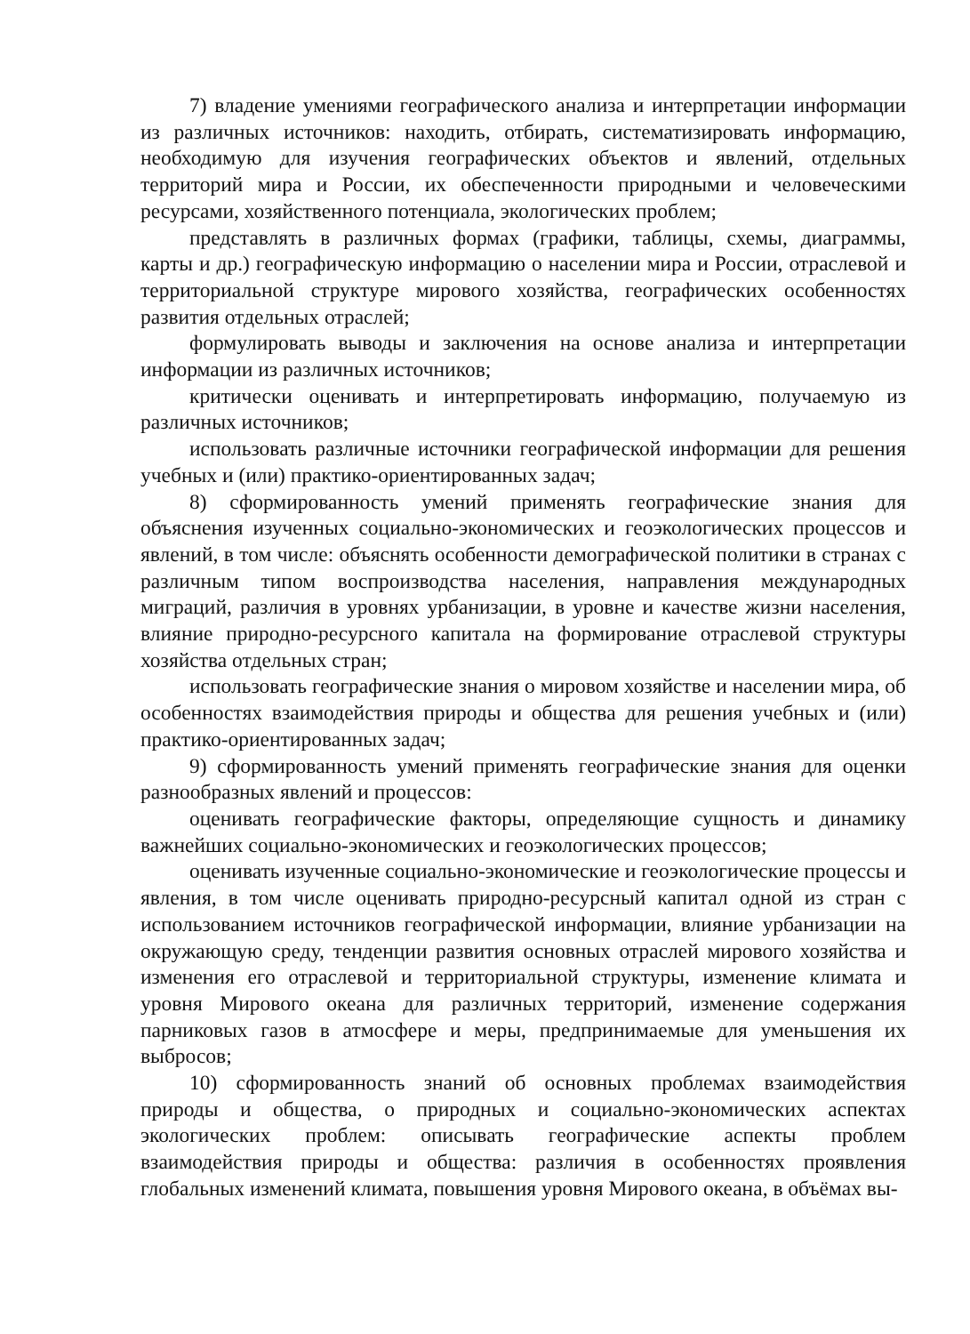7) владение умениями географического анализа и интерпретации информации из различных источников: находить, отбирать, систематизировать информацию, необходимую для изучения географических объектов и явлений, отдельных территорий мира и России, их обеспеченности природными и человеческими ресурсами, хозяйственного потенциала, экологических проблем;
представлять в различных формах (графики, таблицы, схемы, диаграммы, карты и др.) географическую информацию о населении мира и России, отраслевой и территориальной структуре мирового хозяйства, географических особенностях развития отдельных отраслей;
формулировать выводы и заключения на основе анализа и интерпретации информации из различных источников;
критически оценивать и интерпретировать информацию, получаемую из различных источников;
использовать различные источники географической информации для решения учебных и (или) практико-ориентированных задач;
8) сформированность умений применять географические знания для объяснения изученных социально-экономических и геоэкологических процессов и явлений, в том числе: объяснять особенности демографической политики в странах с различным типом воспроизводства населения, направления международных миграций, различия в уровнях урбанизации, в уровне и качестве жизни населения, влияние природно-ресурсного капитала на формирование отраслевой структуры хозяйства отдельных стран;
использовать географические знания о мировом хозяйстве и населении мира, об особенностях взаимодействия природы и общества для решения учебных и (или) практико-ориентированных задач;
9) сформированность умений применять географические знания для оценки разнообразных явлений и процессов:
оценивать географические факторы, определяющие сущность и динамику важнейших социально-экономических и геоэкологических процессов;
оценивать изученные социально-экономические и геоэкологические процессы и явления, в том числе оценивать природно-ресурсный капитал одной из стран с использованием источников географической информации, влияние урбанизации на окружающую среду, тенденции развития основных отраслей мирового хозяйства и изменения его отраслевой и территориальной структуры, изменение климата и уровня Мирового океана для различных территорий, изменение содержания парниковых газов в атмосфере и меры, предпринимаемые для уменьшения их выбросов;
10) сформированность знаний об основных проблемах взаимодействия природы и общества, о природных и социально-экономических аспектах экологических проблем: описывать географические аспекты проблем взаимодействия природы и общества: различия в особенностях проявления глобальных изменений климата, повышения уровня Мирового океана, в объёмах вы-